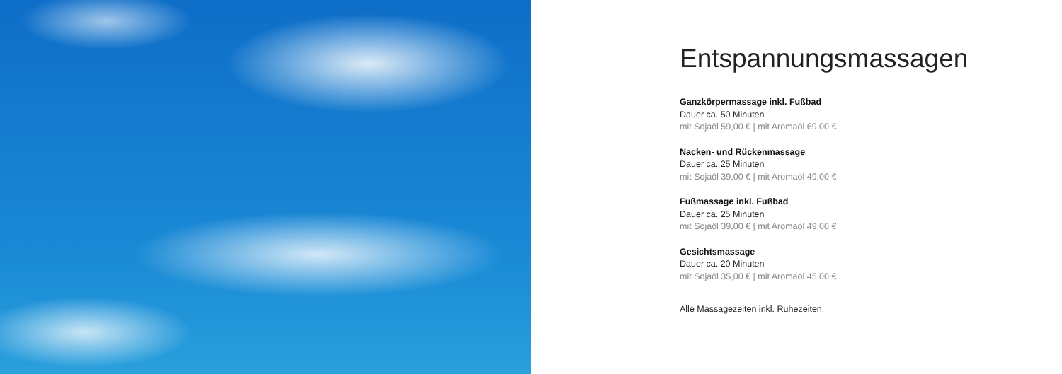Entspannungsmassagen
Ganzkörpermassage inkl. Fußbad
Dauer ca. 50 Minuten
mit Sojaöl 59,00 € | mit Aromaöl 69,00 €
Nacken- und Rückenmassage
Dauer ca. 25 Minuten
mit Sojaöl 39,00 € | mit Aromaöl 49,00 €
Fußmassage inkl. Fußbad
Dauer ca. 25 Minuten
mit Sojaöl 39,00 € | mit Aromaöl 49,00 €
Gesichtsmassage
Dauer ca. 20 Minuten
mit Sojaöl 35,00 € | mit Aromaöl 45,00 €
Alle Massagezeiten inkl. Ruhezeiten.